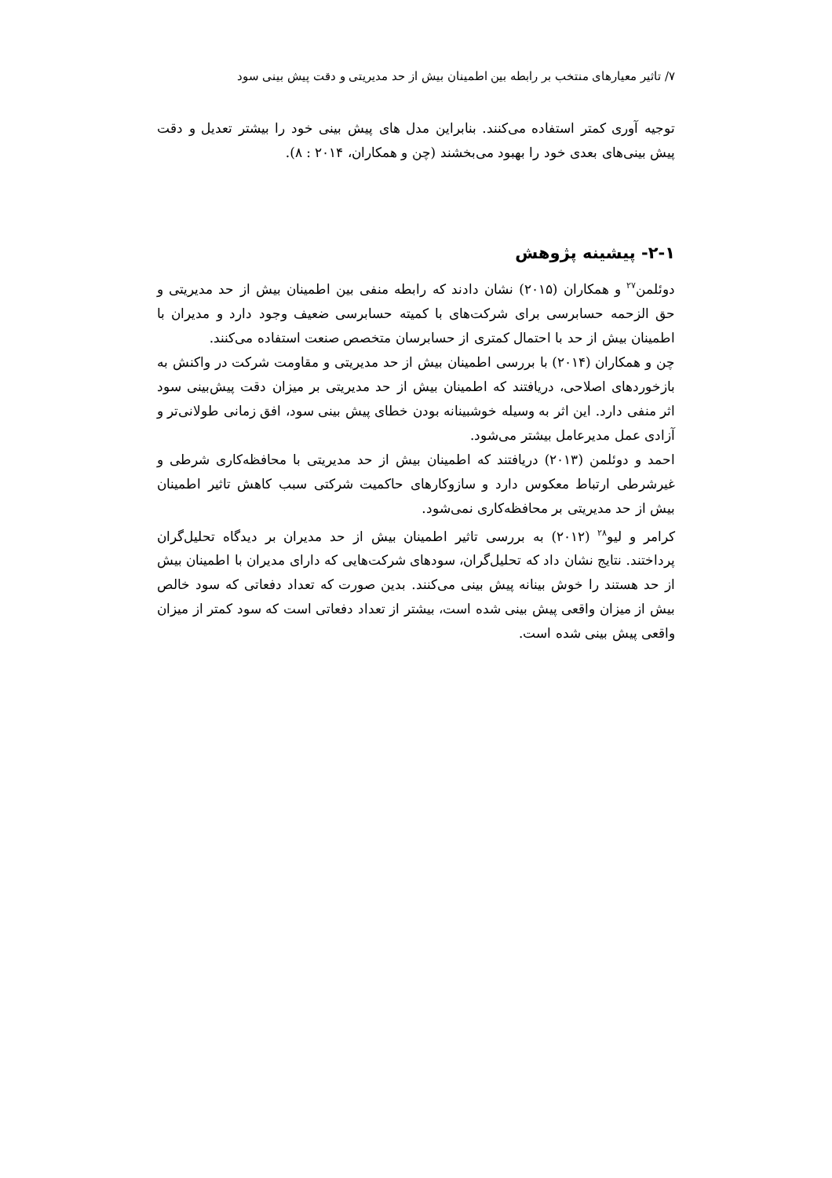۷/ تاثیر معیارهای منتخب بر رابطه بین اطمینان بیش از حد مدیریتی و دقت پیش بینی سود
توجیه آوری کمتر استفاده می‌کنند. بنابراین مدل های پیش بینی خود را بیشتر تعدیل و دقت پیش بینی‌های بعدی خود را بهبود می‌بخشند (چن و همکاران، ۲۰۱۴ : ۸).
۲-۱- پیشینه پژوهش
دوئلمن<sup>۲۷</sup> و همکاران (۲۰۱۵) نشان دادند که رابطه منفی بین اطمینان بیش از حد مدیریتی و حق الزحمه حسابرسی برای شرکت‌های با کمیته حسابرسی ضعیف وجود دارد و مدیران با اطمینان بیش از حد با احتمال کمتری از حسابرسان متخصص صنعت استفاده می‌کنند.
چن و همکاران (۲۰۱۴) با بررسی اطمینان بیش از حد مدیریتی و مقاومت شرکت در واکنش به بازخوردهای اصلاحی، دریافتند که اطمینان بیش از حد مدیریتی بر میزان دقت پیش‌بینی سود اثر منفی دارد. این اثر به وسیله خوشبینانه بودن خطای پیش بینی سود، افق زمانی طولانی‌تر و آزادی عمل مدیرعامل بیشتر می‌شود.
احمد و دوئلمن (۲۰۱۳) دریافتند که اطمینان بیش از حد مدیریتی با محافظه‌کاری شرطی و غیرشرطی ارتباط معکوس دارد و سازوکارهای حاکمیت شرکتی سبب کاهش تاثیر اطمینان بیش از حد مدیریتی بر محافظه‌کاری نمی‌شود.
کرامر و لیو<sup>۲۸</sup> (۲۰۱۲) به بررسی تاثیر اطمینان بیش از حد مدیران بر دیدگاه تحلیل‌گران پرداختند. نتایج نشان داد که تحلیل‌گران، سودهای شرکت‌هایی که دارای مدیران با اطمینان بیش از حد هستند را خوش بینانه پیش بینی می‌کنند. بدین صورت که تعداد دفعاتی که سود خالص بیش از میزان واقعی پیش بینی شده است، بیشتر از تعداد دفعاتی است که سود کمتر از میزان واقعی پیش بینی شده است.